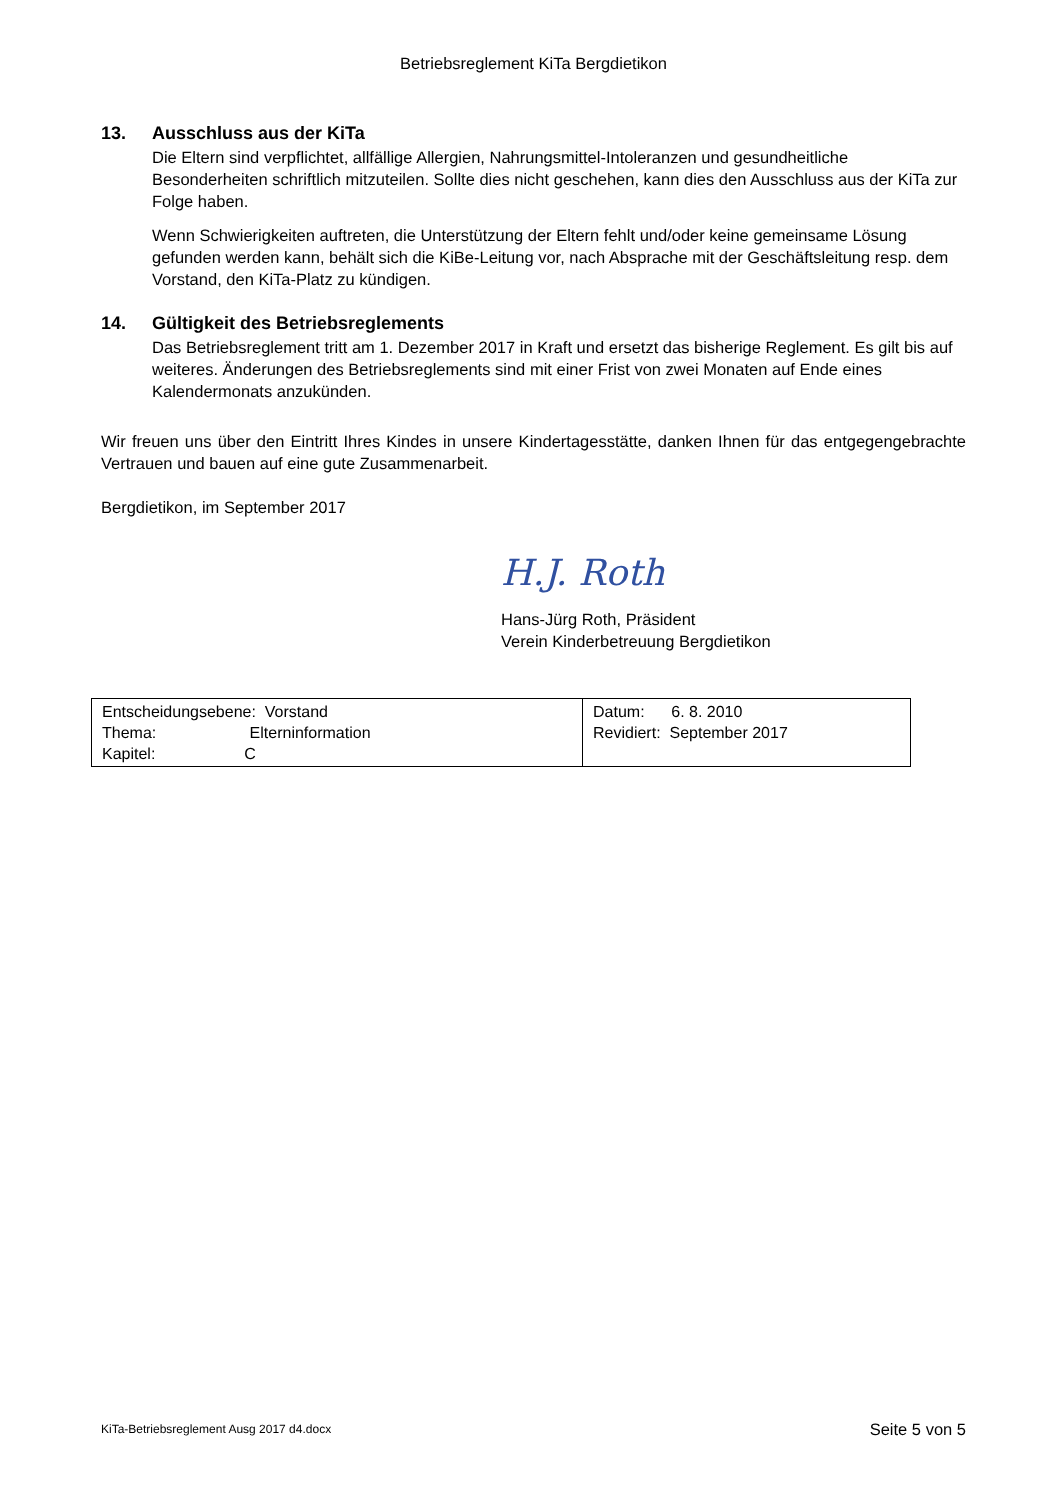Betriebsreglement KiTa Bergdietikon
13. Ausschluss aus der KiTa
Die Eltern sind verpflichtet, allfällige Allergien, Nahrungsmittel-Intoleranzen und gesundheitliche Besonderheiten schriftlich mitzuteilen. Sollte dies nicht geschehen, kann dies den Ausschluss aus der KiTa zur Folge haben.
Wenn Schwierigkeiten auftreten, die Unterstützung der Eltern fehlt und/oder keine gemeinsame Lösung gefunden werden kann, behält sich die KiBe-Leitung vor, nach Absprache mit der Geschäftsleitung resp. dem Vorstand, den KiTa-Platz zu kündigen.
14. Gültigkeit des Betriebsreglements
Das Betriebsreglement tritt am 1. Dezember 2017 in Kraft und ersetzt das bisherige Reglement. Es gilt bis auf weiteres. Änderungen des Betriebsreglements sind mit einer Frist von zwei Monaten auf Ende eines Kalendermonats anzukünden.
Wir freuen uns über den Eintritt Ihres Kindes in unsere Kindertagesstätte, danken Ihnen für das entgegengebrachte Vertrauen und bauen auf eine gute Zusammenarbeit.
Bergdietikon, im September 2017
H.J. Roth
Hans-Jürg Roth, Präsident
Verein Kinderbetreuung Bergdietikon
| Entscheidungsebene: Vorstand Thema: Elterninformation Kapitel: C | Datum: 6. 8. 2010 Revidiert: September 2017 |
KiTa-Betriebsreglement Ausg 2017 d4.docx Seite 5 von 5